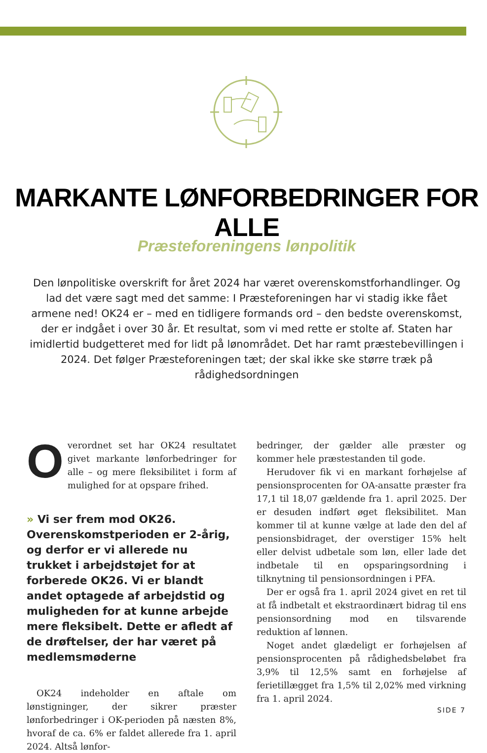MARKANTE LØNFORBEDRINGER FOR ALLE
Præsteforeningens lønpolitik
Den lønpolitiske overskrift for året 2024 har været overenskomstforhandlinger. Og lad det være sagt med det samme: I Præsteforeningen har vi stadig ikke fået armene ned! OK24 er – med en tidligere formands ord – den bedste overenskomst, der er indgået i over 30 år. Et resultat, som vi med rette er stolte af. Staten har imidlertid budgetteret med for lidt på lønområdet. Det har ramt præstebevillingen i 2024. Det følger Præsteforeningen tæt; der skal ikke ske større træk på rådighedsordningen
Overordnet set har OK24 resultatet givet markante lønforbedringer for alle – og mere fleksibilitet i form af mulighed for at opspare frihed.
» Vi ser frem mod OK26. Overenskomstperioden er 2-årig, og derfor er vi allerede nu trukket i arbejdstøjet for at forberede OK26. Vi er blandt andet optagede af arbejdstid og muligheden for at kunne arbejde mere fleksibelt. Dette er afledt af de drøftelser, der har været på medlemsmøderne
OK24 indeholder en aftale om lønstigninger, der sikrer præster lønforbedringer i OK-perioden på næsten 8%, hvoraf de ca. 6% er faldet allerede fra 1. april 2024. Altså lønfor-
bedringer, der gælder alle præster og kommer hele præstestanden til gode.
Herudover fik vi en markant forhøjelse af pensionsprocenten for OA-ansatte præster fra 17,1 til 18,07 gældende fra 1. april 2025. Der er desuden indført øget fleksibilitet. Man kommer til at kunne vælge at lade den del af pensionsbidraget, der overstiger 15% helt eller delvist udbetale som løn, eller lade det indbetale til en opsparingsordning i tilknytning til pensionsordningen i PFA.
Der er også fra 1. april 2024 givet en ret til at få indbetalt et ekstraordinært bidrag til ens pensionsordning mod en tilsvarende reduktion af lønnen.
Noget andet glædeligt er forhøjelsen af pensionsprocenten på rådighedsbeløbet fra 3,9% til 12,5% samt en forhøjelse af ferietillægget fra 1,5% til 2,02% med virkning fra 1. april 2024.
SIDE 7